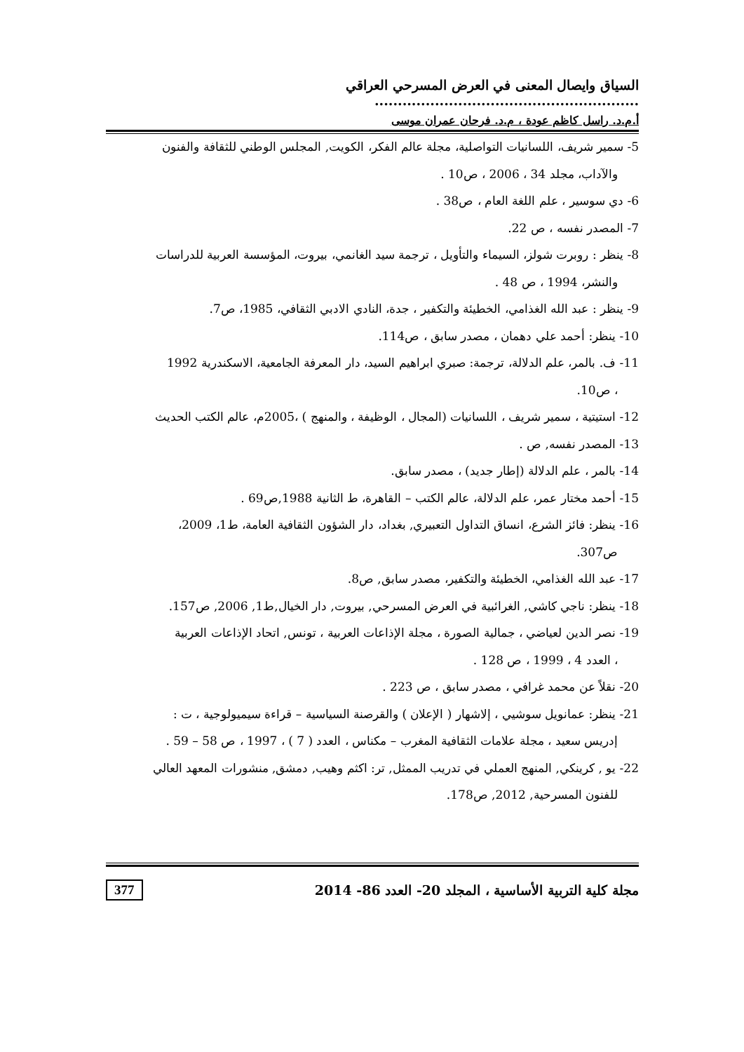السياق وايصال المعنى في العرض المسرحي العراقي .........................................................
أ.م.د. راسل كاظم عودة ، م.د. فرحان عمران موسى
5- سمير شريف، اللسانيات التواصلية، مجلة عالم الفكر، الكويت, المجلس الوطني للثقافة والفنون
والآداب، مجلد 34 ، 2006 ، ص10 .
6- دي سوسير ، علم اللغة العام ، ص38 .
7- المصدر نفسه ، ص 22.
8- ينظر : روبرت شولز، السيماء والتأويل ، ترجمة سيد الغانمي، بيروت، المؤسسة العربية للدراسات
والنشر، 1994 ، ص 48 .
9- ينظر : عبد الله الغذامي، الخطيئة والتكفير ، جدة، النادي الادبي الثقافي، 1985، ص7.
10- ينظر: أحمد علي دهمان ، مصدر سابق ، ص114.
11- ف. بالمر، علم الدلالة، ترجمة: صبري ابراهيم السيد، دار المعرفة الجامعية، الاسكندرية 1992
، ص10.
12- استيتية ، سمير شريف ، اللسانيات (المجال ، الوظيفة ، والمنهج ) ،2005م، عالم الكتب الحديث
13- المصدر نفسه, ص .
14- بالمر ، علم الدلالة (إطار جديد) ، مصدر سابق.
15- أحمد مختار عمر، علم الدلالة، عالم الكتب – القاهرة، ط الثانية 1988,ص69 .
16- ينظر: فائز الشرع، انساق التداول التعبيري, بغداد، دار الشؤون الثقافية العامة، ط1، 2009،
ص307.
17- عبد الله الغذامي، الخطيئة والتكفير، مصدر سابق, ص8.
18- ينظر: ناجي كاشي, الغرائبية في العرض المسرحي, بيروت, دار الخيال,ط1, 2006, ص157.
19- نصر الدين لعياضي ، جمالية الصورة ، مجلة الإذاعات العربية ، تونس, اتحاد الإذاعات العربية
، العدد 4 ، 1999 ، ص 128 .
20- نقلاً عن محمد غرافي ، مصدر سابق ، ص 223 .
21- ينظر: عمانويل سوشيي ، إلاشهار ( الإعلان ) والقرصنة السياسية – قراءة سيميولوجية ، ت :
إدريس سعيد ، مجلة علامات الثقافية المغرب – مكناس ، العدد ( 7 ) ، 1997 ، ص 58 – 59 .
22- يو , كرينكي, المنهج العملي في تدريب الممثل, تر: اكثم وهيب, دمشق, منشورات المعهد العالي
للفنون المسرحية, 2012, ص178.
مجلة كلية التربية الأساسية ، المجلد 20- العدد 86- 2014 377